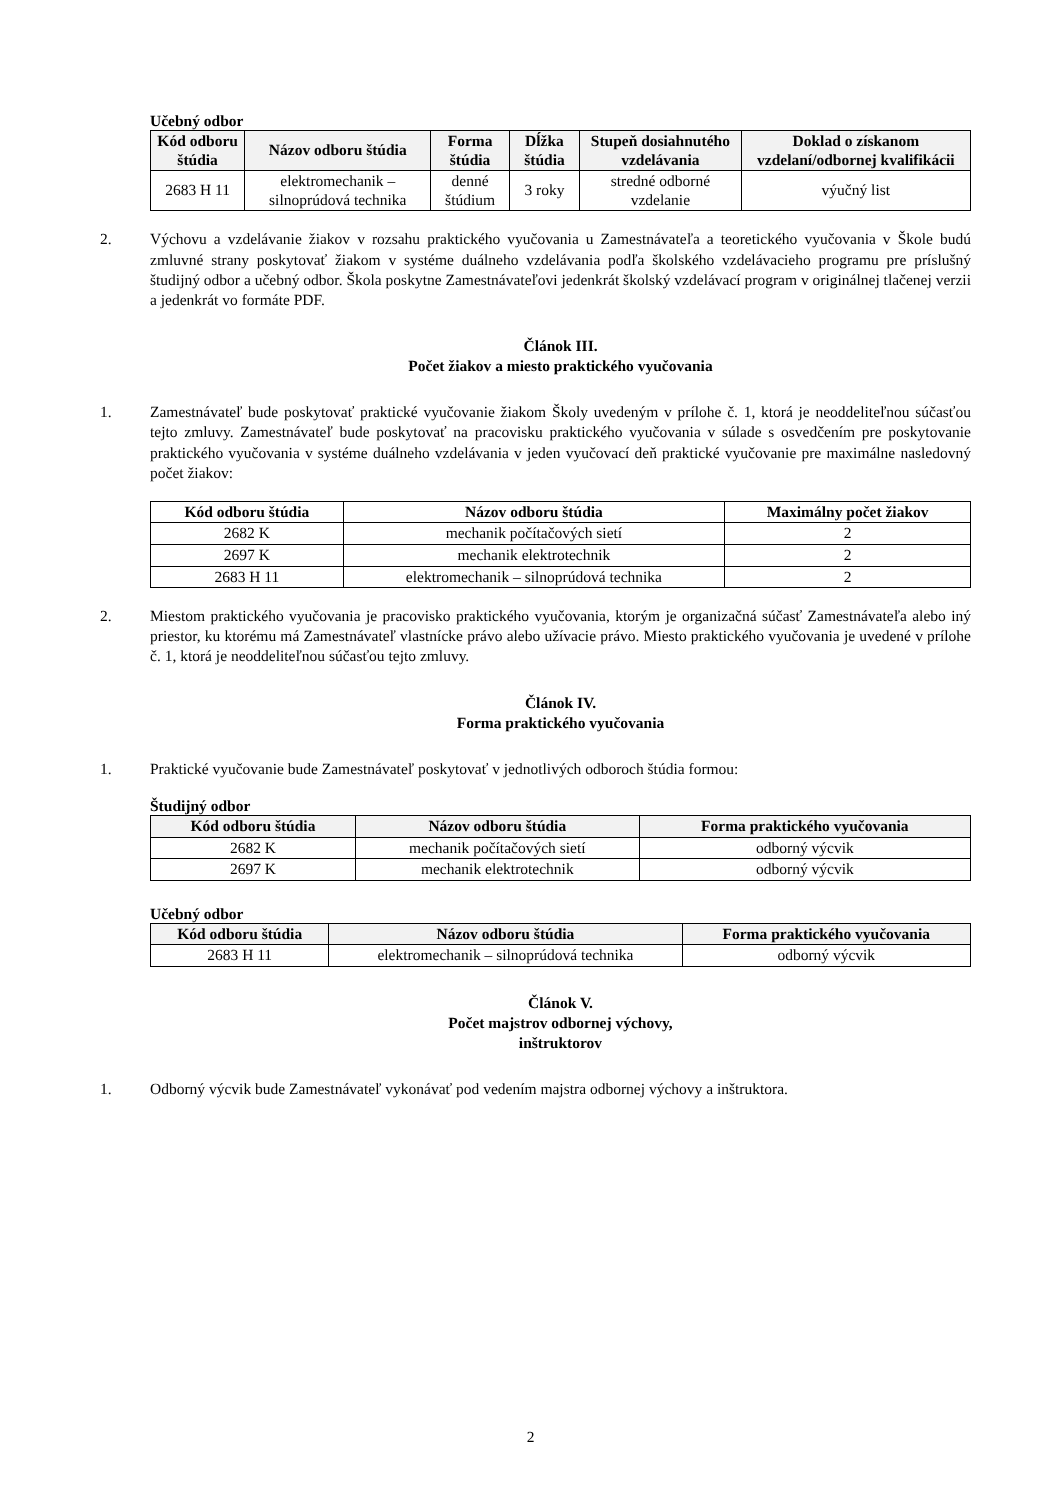Učebný odbor
| Kód odboru štúdia | Názov odboru štúdia | Forma štúdia | Dĺžka štúdia | Stupeň dosiahnutého vzdelávania | Doklad o získanom vzdelaní/odbornej kvalifikácii |
| --- | --- | --- | --- | --- | --- |
| 2683 H 11 | elektromechanik – silnoprúdová technika | denné štúdium | 3 roky | stredné odborné vzdelanie | výučný list |
2. Výchovu a vzdelávanie žiakov v rozsahu praktického vyučovania u Zamestnávateľa a teoretického vyučovania v Škole budú zmluvné strany poskytovať žiakom v systéme duálneho vzdelávania podľa školského vzdelávacieho programu pre príslušný študijný odbor a učebný odbor. Škola poskytne Zamestnávateľovi jedenkrát školský vzdelávací program v originálnej tlačenej verzii a jedenkrát vo formáte PDF.
Článok III.
Počet žiakov a miesto praktického vyučovania
1. Zamestnávateľ bude poskytovať praktické vyučovanie žiakom Školy uvedeným v prílohe č. 1, ktorá je neoddeliteľnou súčasťou tejto zmluvy. Zamestnávateľ bude poskytovať na pracovisku praktického vyučovania v súlade s osvedčením pre poskytovanie praktického vyučovania v systéme duálneho vzdelávania v jeden vyučovací deň praktické vyučovanie pre maximálne nasledovný počet žiakov:
| Kód odboru štúdia | Názov odboru štúdia | Maximálny počet žiakov |
| --- | --- | --- |
| 2682 K | mechanik počítačových sietí | 2 |
| 2697 K | mechanik elektrotechnik | 2 |
| 2683 H 11 | elektromechanik – silnoprúdová technika | 2 |
2. Miestom praktického vyučovania je pracovisko praktického vyučovania, ktorým je organizačná súčasť Zamestnávateľa alebo iný priestor, ku ktorému má Zamestnávateľ vlastnícke právo alebo užívacie právo. Miesto praktického vyučovania je uvedené v prílohe č. 1, ktorá je neoddeliteľnou súčasťou tejto zmluvy.
Článok IV.
Forma praktického vyučovania
1. Praktické vyučovanie bude Zamestnávateľ poskytovať v jednotlivých odboroch štúdia formou:
Študijný odbor
| Kód odboru štúdia | Názov odboru štúdia | Forma praktického vyučovania |
| --- | --- | --- |
| 2682 K | mechanik počítačových sietí | odborný výcvik |
| 2697 K | mechanik elektrotechnik | odborný výcvik |
Učebný odbor
| Kód odboru štúdia | Názov odboru štúdia | Forma praktického vyučovania |
| --- | --- | --- |
| 2683 H 11 | elektromechanik – silnoprúdová technika | odborný výcvik |
Článok V.
Počet majstrov odbornej výchovy,
inštruktorov
1. Odborný výcvik bude Zamestnávateľ vykonávať pod vedením majstra odbornej výchovy a inštruktora.
2